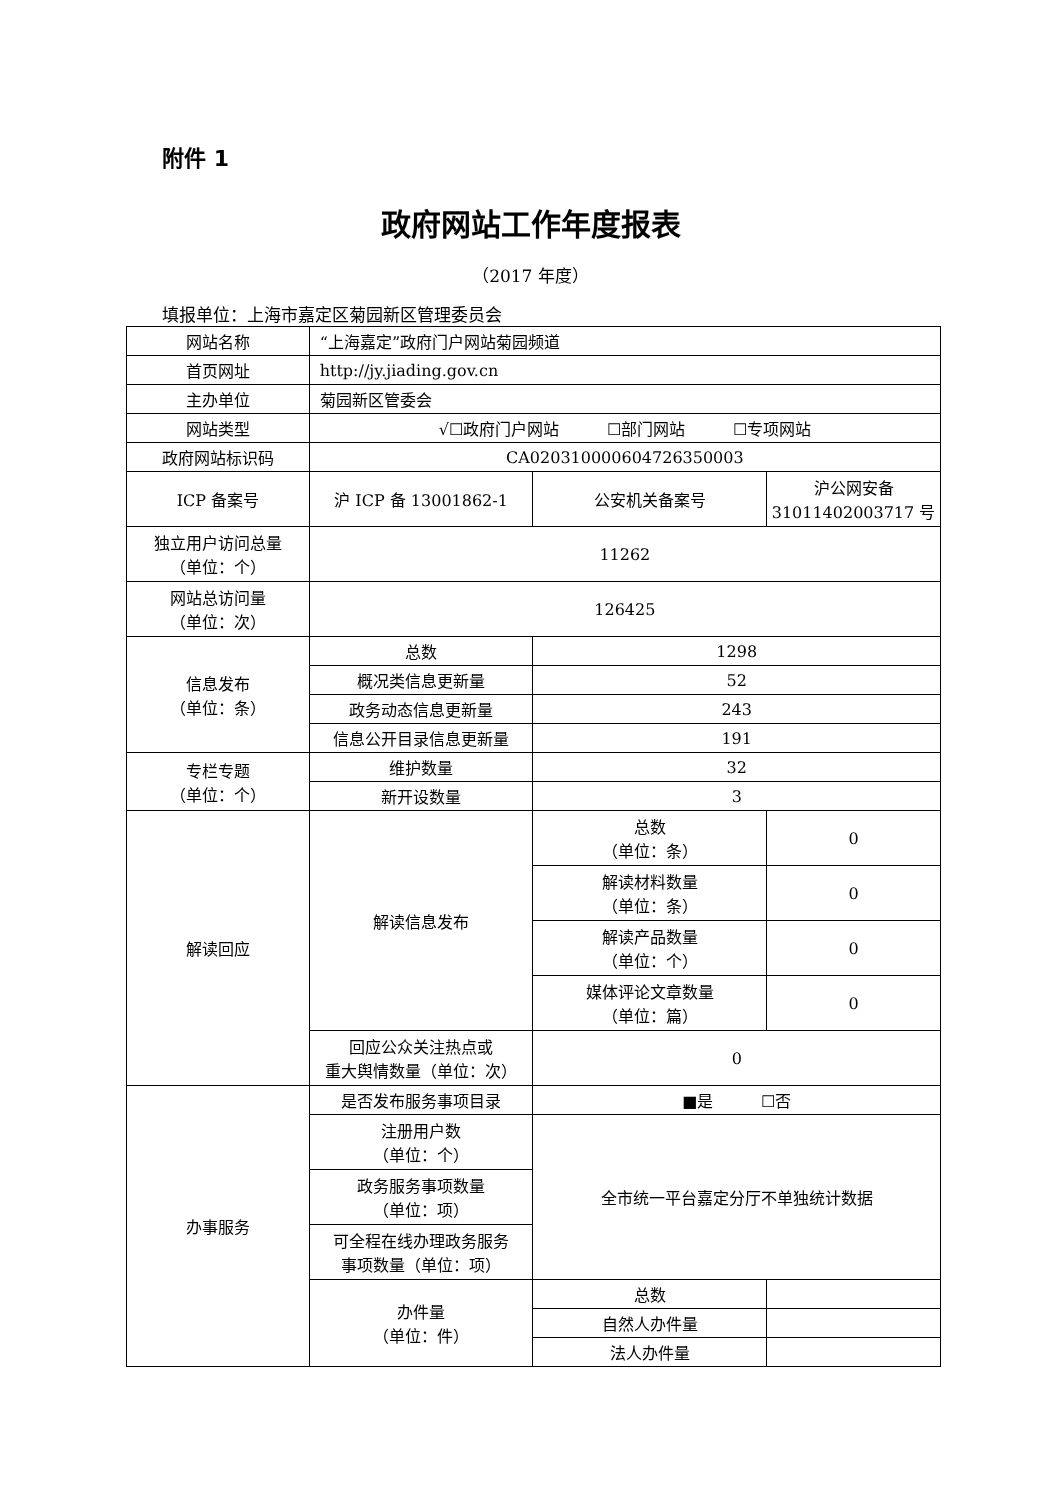附件 1
政府网站工作年度报表
（2017 年度）
填报单位：上海市嘉定区菊园新区管理委员会
| 网站名称 | “上海嘉定”政府门户网站菊园频道 | | |
| 首页网址 | http://jy.jiading.gov.cn | | |
| 主办单位 | 菊园新区管委会 | | |
| 网站类型 | √☐政府门户网站 ☐部门网站 ☐专项网站 | | |
| 政府网站标识码 | CA020310000604726350003 | | |
| ICP 备案号 | 沪 ICP 备 13001862-1 | 公安机关备案号 | 沪公网安备 31011402003717 号 |
| 独立用户访问总量 （单位：个） | 11262 | | |
| 网站总访问量 （单位：次） | 126425 | | |
| 信息发布 （单位：条） | 总数 | 1298 | |
| | 概况类信息更新量 | 52 | |
| | 政务动态信息更新量 | 243 | |
| | 信息公开目录信息更新量 | 191 | |
| 专栏专题 （单位：个） | 维护数量 | 32 | |
| | 新开设数量 | 3 | |
| 解读回应 | 解读信息发布 | 总数 （单位：条） | 0 |
| | | 解读材料数量 （单位：条） | 0 |
| | | 解读产品数量 （单位：个） | 0 |
| | | 媒体评论文章数量 （单位：篇） | 0 |
| | 回应公众关注热点或 重大舆情数量（单位：次） | 0 | |
| 办事服务 | 是否发布服务事项目录 | ■是 ☐否 | |
| | 注册用户数 （单位：个） | 全市统一平台嘉定分厅不单独统计数据 | |
| | 政务服务事项数量 （单位：项） | | |
| | 可全程在线办理政务服务 事项数量（单位：项） | | |
| | 办件量 （单位：件） | 总数 | |
| | | 自然人办件量 | |
| | | 法人办件量 | |